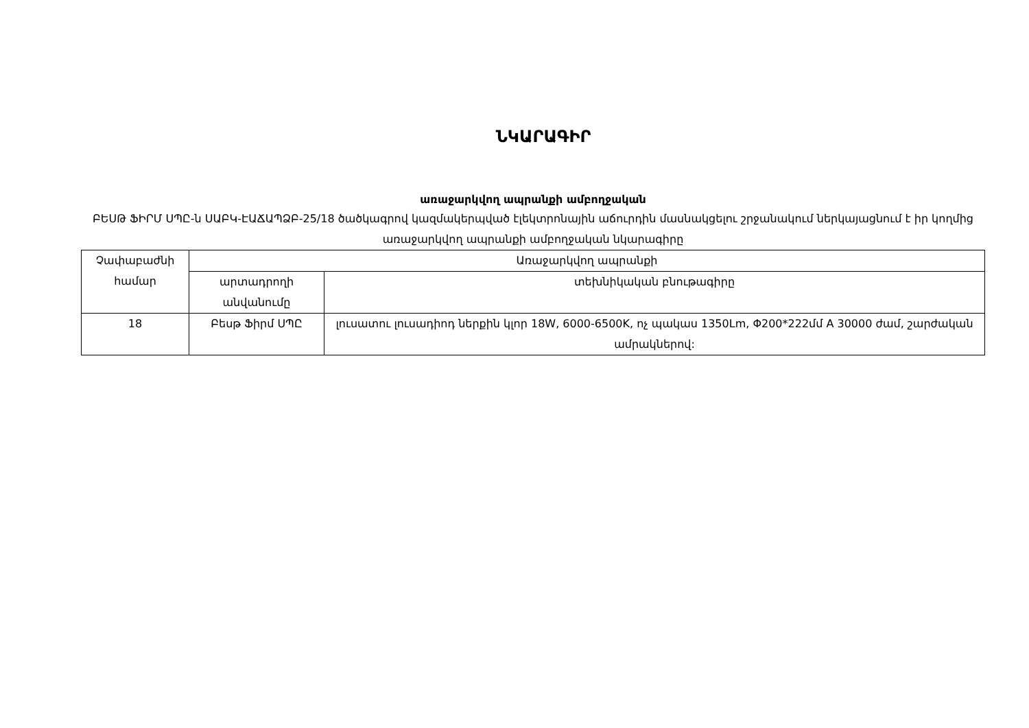ՆԿԱՐԱԳԻՐ
առաջարկվող ապրանքի ամբողջական
ԲԵՍԹ ՖԻՐՄ ՍՊԸ-ն ՍԱԲԿ-ԷԱՃԱՊՁԲ-25/18 ծածկագրով կազմակերպված էլեկտրոնային աճուրդին մասնակցելու շրջանակում ներկայացնում է իր կողմից առաջարկվող ապրանքի ամբողջական նկարագիրը
| Չափաբաժնի համար | Առաջարկվող ապրանքի | |
| --- | --- | --- |
| | արտադրողի անվանումը | տեխնիկական բնութագիրը |
| 18 | Բեսթ Ֆիրմ ՍՊԸ | լուսատու լուսադիոդ ներքին կլոր 18W, 6000-6500K, ոչ պակաս 1350Lm, Φ200*222մմ A 30000 ժամ, շարժական ամրակներով: |